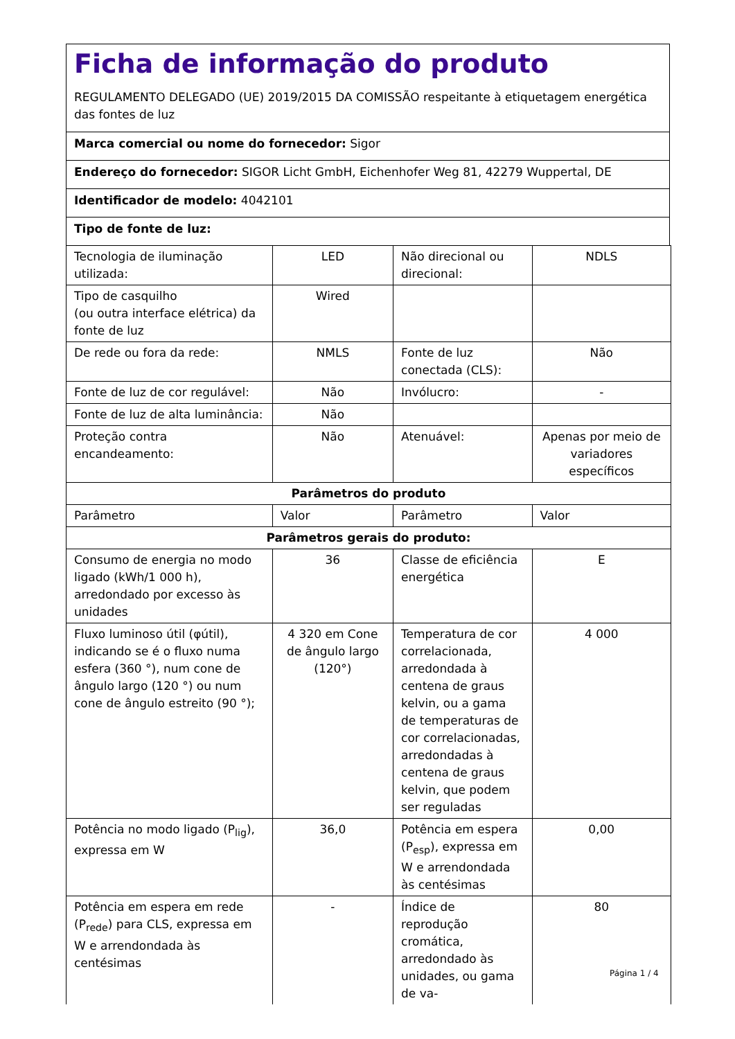Ficha de informação do produto
REGULAMENTO DELEGADO (UE) 2019/2015 DA COMISSÃO respeitante à etiquetagem energética das fontes de luz
Marca comercial ou nome do fornecedor: Sigor
Endereço do fornecedor: SIGOR Licht GmbH, Eichenhofer Weg 81, 42279 Wuppertal, DE
Identificador de modelo: 4042101
Tipo de fonte de luz:
| Tecnologia de iluminação utilizada: | LED | Não direcional ou direcional: | NDLS |
| Tipo de casquilho (ou outra interface elétrica) da fonte de luz | Wired | | |
| De rede ou fora da rede: | NMLS | Fonte de luz conectada (CLS): | Não |
| Fonte de luz de cor regulável: | Não | Invólucro: | - |
| Fonte de luz de alta luminância: | Não | | |
| Proteção contra encandeamento: | Não | Atenuável: | Apenas por meio de variadores específicos |
| Parâmetros do produto | | | |
| Parâmetro | Valor | Parâmetro | Valor |
| Parâmetros gerais do produto: | | | |
| Consumo de energia no modo ligado (kWh/1 000 h), arredondado por excesso às unidades | 36 | Classe de eficiência energética | E |
| Fluxo luminoso útil (φútil), indicando se é o fluxo numa esfera (360 °), num cone de ângulo largo (120 °) ou num cone de ângulo estreito (90 °); | 4 320 em Cone de ângulo largo (120°) | Temperatura de cor correlacionada, arredondada à centena de graus kelvin, ou a gama de temperaturas de cor correlacionadas, arredondadas à centena de graus kelvin, que podem ser reguladas | 4 000 |
| Potência no modo ligado (P<sub>lig</sub>), expressa em W | 36,0 | Potência em espera (P<sub>esp</sub>), expressa em W e arrendondada às centésimas | 0,00 |
| Potência em espera em rede (P<sub>rede</sub>) para CLS, expressa em W e arrendondada às centésimas | - | Índice de reprodução cromática, arredondado às unidades, ou gama de va- | 80 |
Página 1 / 4